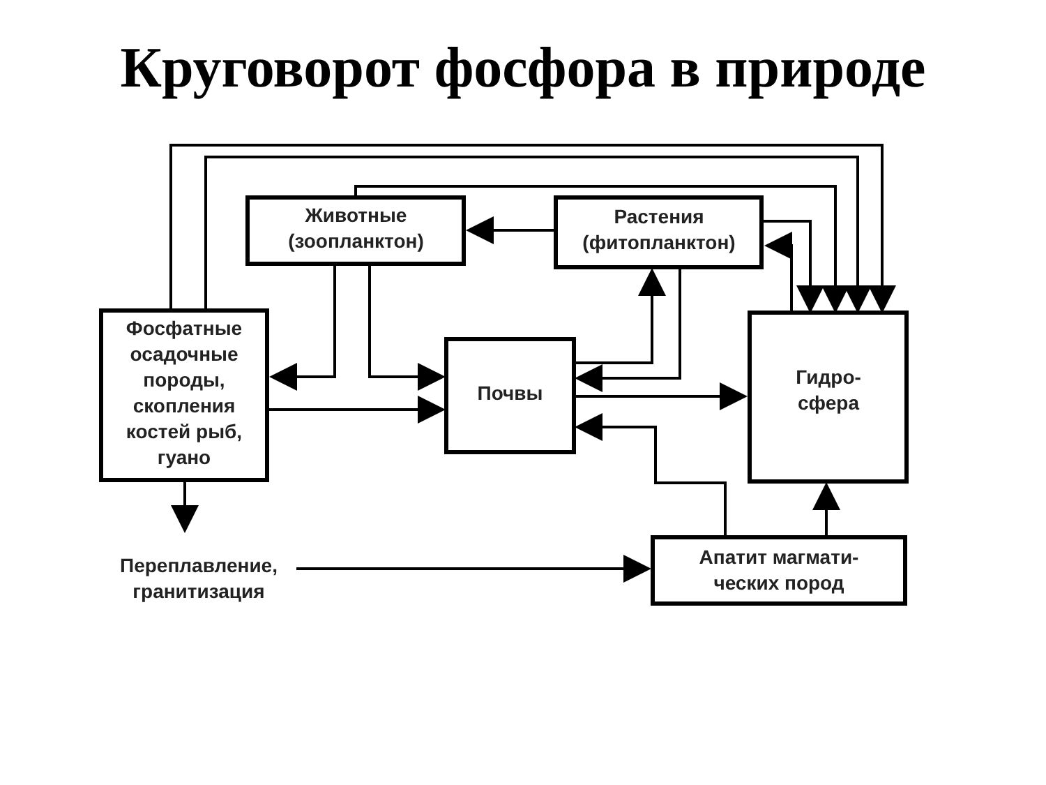Круговорот фосфора в природе
Животные
(зоопланктон)
Растения
(фитопланктон)
Фосфатные осадочные породы, скопления костей рыб, гуано
Почвы
Гидро-
сфера
Переплавление,
гранитизация
Апатит магмати-
ческих пород